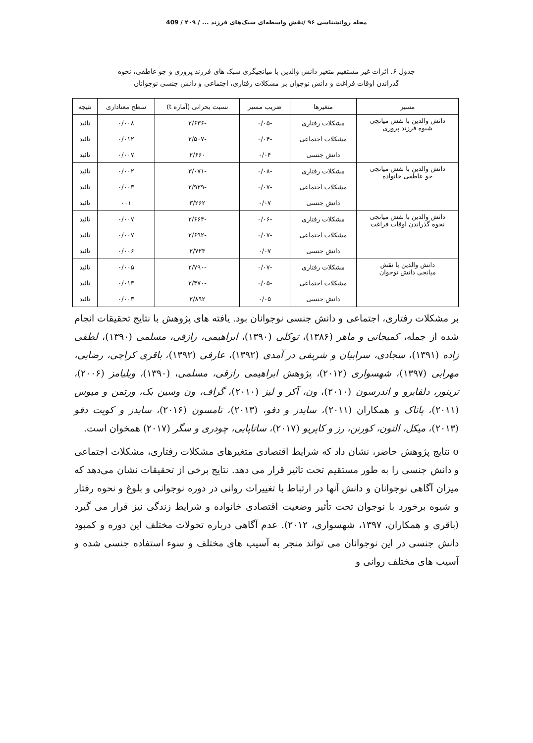مجله روانشناسی ۹۶ /نقش واسطه‌ای سبک‌های فرزند ... / ۴۰۹ / 409
جدول ۶. اثرات غیر مستقیم متغیر دانش والدین با میانجیگری سبک های فرزند پروری و جو عاطفی، نحوه
گذراندن اوقات فراغت و دانش نوجوان بر مشکلات رفتاری، اجتماعی و دانش جنسی نوجوانان
| مسیر | متغیرها | ضریب مسیر | نسبت بحرانی (آماره t) | سطح معناداری | نتیجه |
| --- | --- | --- | --- | --- | --- |
| دانش والدین با نقش میانجی شیوه فرزند پروری | مشکلات رفتاری | -۰/۰۵ | -۲/۶۳۶ | ۰/۰۰۸ | تائید |
| | مشکلات اجتماعی | -۰/۰۴ | -۲/۵۰۷ | ۰/۰۱۲ | تائید |
| | دانش جنسی | ۰/۰۴ | ۲/۶۶۰ | ۰/۰۰۷ | تائید |
| دانش والدین با نقش میانجی جو عاطفی خانواده | مشکلات رفتاری | -۰/۰۸ | -۳/۰۷۱ | ۰/۰۰۲ | تائید |
| | مشکلات اجتماعی | -۰/۰۷ | -۲/۹۲۹ | ۰/۰۰۳ | تائید |
| | دانش جنسی | ۰/۰۷ | ۳/۲۶۲ | ۰۰۱ | تائید |
| دانش والدین با نقش میانجی نحوه گذراندن اوقات فراغت | مشکلات رفتاری | -۰/۰۶ | -۲/۶۶۴ | ۰/۰۰۷ | تائید |
| | مشکلات اجتماعی | -۰/۰۷ | -۲/۶۹۲ | ۰/۰۰۷ | تائید |
| | دانش جنسی | ۰/۰۷ | ۲/۷۲۳ | ۰/۰۰۶ | تائید |
| دانش والدین با نقش میانجی دانش نوجوان | مشکلات رفتاری | -۰/۰۷ | -۲/۷۹۰ | ۰/۰۰۵ | تائید |
| | مشکلات اجتماعی | -۰/۰۵ | -۲/۴۷۰ | ۰/۰۱۳ | تائید |
| | دانش جنسی | ۰/۰۵ | ۲/۸۹۲ | ۰/۰۰۳ | تائید |
بر مشکلات رفتاری، اجتماعی و دانش جنسی نوجوانان بود. یافته های پژوهش با نتایج تحقیقات انجام شده از جمله، کمیجانی و ماهر (۱۳۸۶)، توکلی (۱۳۹۰)، ابراهیمی، رازقی، مسلمی (۱۳۹۰)، لطفی زاده (۱۳۹۱)، سجادی، سرابیان و شریفی در آمدی (۱۳۹۲)، عارفی (۱۳۹۲)، باقری کراچی، رضایی، مهرابی (۱۳۹۷)، شهسواری (۲۰۱۲)، پژوهش ابراهیمی رازقی، مسلمی، (۱۳۹۰)، ویلیامز (۲۰۰۶)، ترینور، دلفابرو و اندرسون (۲۰۱۰)، ون، آکر و لیز (۲۰۱۰)، گراف، ون وسین بک، ورتمن و میوس (۲۰۱۱)، پاتاک و همکاران (۲۰۱۱)، سایدز و دفو، (۲۰۱۳)، تامسون (۲۰۱۶)، سایدز و کویت دفو (۲۰۱۳)، میکل، التون، کورنن، رز و کاپریو (۲۰۱۷)، ساتاپایی، چودری و سگر (۲۰۱۷) همخوان است.
o نتایج پژوهش حاضر، نشان داد که شرایط اقتصادی متغیرهای مشکلات رفتاری، مشکلات اجتماعی و دانش جنسی را به طور مستقیم تحت تاثیر قرار می دهد. نتایج برخی از تحقیقات نشان می‌دهد که میزان آگاهی نوجوانان و دانش آنها در ارتباط با تغییرات روانی در دوره نوجوانی و بلوغ و نحوه رفتار و شیوه برخورد با نوجوان تحت تأثیر وضعیت اقتصادی خانواده و شرایط زندگی نیز قرار می گیرد (باقری و همکاران، ۱۳۹۷، شهسواری، ۲۰۱۲). عدم آگاهی درباره تحولات مختلف این دوره و کمبود دانش جنسی در این نوجوانان می تواند منجر به آسیب های مختلف و سوء استفاده جنسی شده و آسیب های مختلف روانی و